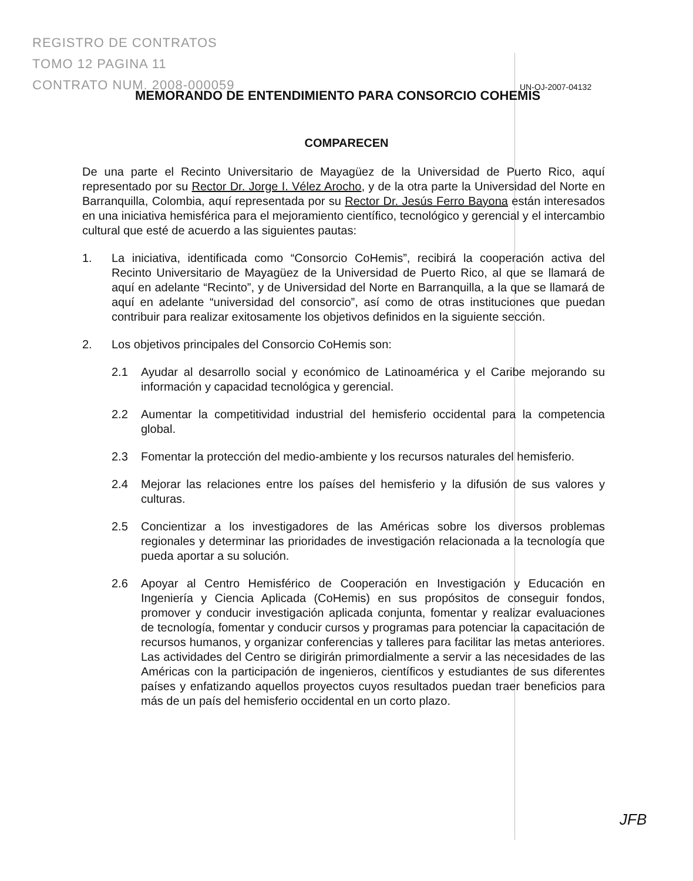REGISTRO DE CONTRATOS
TOMO 12 PAGINA 11
CONTRATO NUM. 2008-000059
UN-OJ-2007-04132
MEMORANDO DE ENTENDIMIENTO PARA CONSORCIO COHEMIS
COMPARECEN
De una parte el Recinto Universitario de Mayagüez de la Universidad de Puerto Rico, aquí representado por su Rector Dr. Jorge I. Vélez Arocho, y de la otra parte la Universidad del Norte en Barranquilla, Colombia, aquí representada por su Rector Dr. Jesús Ferro Bayona están interesados en una iniciativa hemisférica para el mejoramiento científico, tecnológico y gerencial y el intercambio cultural que esté de acuerdo a las siguientes pautas:
1. La iniciativa, identificada como “Consorcio CoHemis”, recibirá la cooperación activa del Recinto Universitario de Mayagüez de la Universidad de Puerto Rico, al que se llamará de aquí en adelante “Recinto”, y de Universidad del Norte en Barranquilla, a la que se llamará de aquí en adelante “universidad del consorcio”, así como de otras instituciones que puedan contribuir para realizar exitosamente los objetivos definidos en la siguiente sección.
2. Los objetivos principales del Consorcio CoHemis son:
2.1 Ayudar al desarrollo social y económico de Latinoamérica y el Caribe mejorando su información y capacidad tecnológica y gerencial.
2.2 Aumentar la competitividad industrial del hemisferio occidental para la competencia global.
2.3 Fomentar la protección del medio-ambiente y los recursos naturales del hemisferio.
2.4 Mejorar las relaciones entre los países del hemisferio y la difusión de sus valores y culturas.
2.5 Concientizar a los investigadores de las Américas sobre los diversos problemas regionales y determinar las prioridades de investigación relacionada a la tecnología que pueda aportar a su solución.
2.6 Apoyar al Centro Hemisférico de Cooperación en Investigación y Educación en Ingeniería y Ciencia Aplicada (CoHemis) en sus propósitos de conseguir fondos, promover y conducir investigación aplicada conjunta, fomentar y realizar evaluaciones de tecnología, fomentar y conducir cursos y programas para potenciar la capacitación de recursos humanos, y organizar conferencias y talleres para facilitar las metas anteriores. Las actividades del Centro se dirigirán primordialmente a servir a las necesidades de las Américas con la participación de ingenieros, científicos y estudiantes de sus diferentes países y enfatizando aquellos proyectos cuyos resultados puedan traer beneficios para más de un país del hemisferio occidental en un corto plazo.
JFB